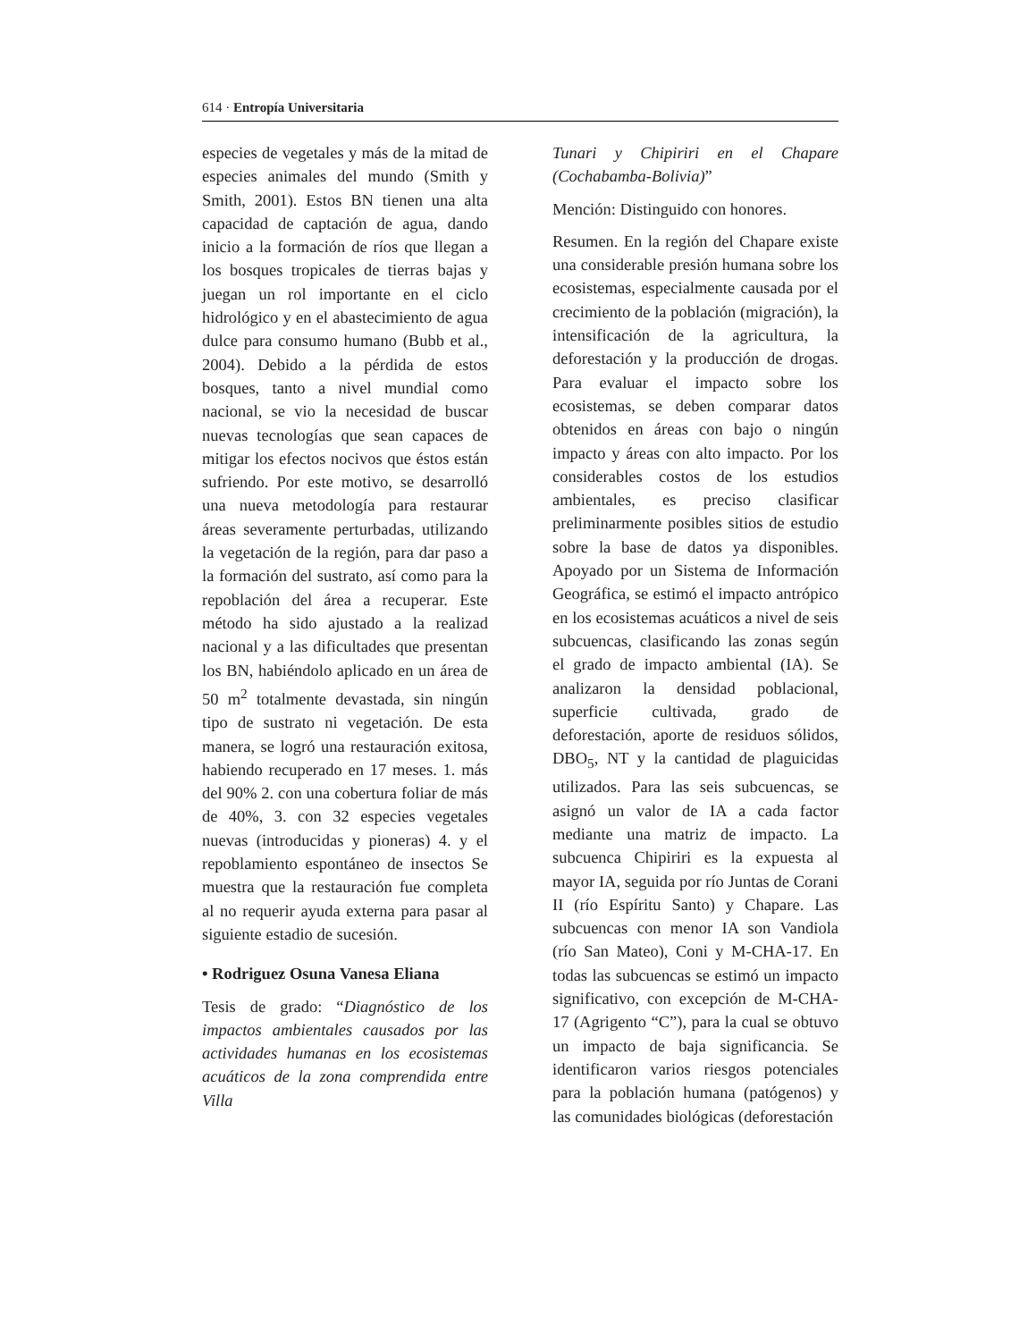614 · Entropía Universitaria
especies de vegetales y más de la mitad de especies animales del mundo (Smith y Smith, 2001). Estos BN tienen una alta capacidad de captación de agua, dando inicio a la formación de ríos que llegan a los bosques tropicales de tierras bajas y juegan un rol importante en el ciclo hidrológico y en el abastecimiento de agua dulce para consumo humano (Bubb et al., 2004). Debido a la pérdida de estos bosques, tanto a nivel mundial como nacional, se vio la necesidad de buscar nuevas tecnologías que sean capaces de mitigar los efectos nocivos que éstos están sufriendo. Por este motivo, se desarrolló una nueva metodología para restaurar áreas severamente perturbadas, utilizando la vegetación de la región, para dar paso a la formación del sustrato, así como para la repoblación del área a recuperar. Este método ha sido ajustado a la realizad nacional y a las dificultades que presentan los BN, habiéndolo aplicado en un área de 50 m<sup>2</sup> totalmente devastada, sin ningún tipo de sustrato ni vegetación. De esta manera, se logró una restauración exitosa, habiendo recuperado en 17 meses. 1. más del 90% 2. con una cobertura foliar de más de 40%, 3. con 32 especies vegetales nuevas (introducidas y pioneras) 4. y el repoblamiento espontáneo de insectos Se muestra que la restauración fue completa al no requerir ayuda externa para pasar al siguiente estadio de sucesión.
• Rodriguez Osuna Vanesa Eliana
Tesis de grado: “Diagnóstico de los impactos ambientales causados por las actividades humanas en los ecosistemas acuáticos de la zona comprendida entre Villa
Tunari y Chipiriri en el Chapare (Cochabamba-Bolivia)”
Mención: Distinguido con honores.
Resumen. En la región del Chapare existe una considerable presión humana sobre los ecosistemas, especialmente causada por el crecimiento de la población (migración), la intensificación de la agricultura, la deforestación y la producción de drogas. Para evaluar el impacto sobre los ecosistemas, se deben comparar datos obtenidos en áreas con bajo o ningún impacto y áreas con alto impacto. Por los considerables costos de los estudios ambientales, es preciso clasificar preliminarmente posibles sitios de estudio sobre la base de datos ya disponibles. Apoyado por un Sistema de Información Geográfica, se estimó el impacto antrópico en los ecosistemas acuáticos a nivel de seis subcuencas, clasificando las zonas según el grado de impacto ambiental (IA). Se analizaron la densidad poblacional, superficie cultivada, grado de deforestación, aporte de residuos sólidos, DBO<sub>5</sub>, NT y la cantidad de plaguicidas utilizados. Para las seis subcuencas, se asignó un valor de IA a cada factor mediante una matriz de impacto. La subcuenca Chipiriri es la expuesta al mayor IA, seguida por río Juntas de Corani II (río Espíritu Santo) y Chapare. Las subcuencas con menor IA son Vandiola (río San Mateo), Coni y M-CHA-17. En todas las subcuencas se estimó un impacto significativo, con excepción de M-CHA-17 (Agrigento “C”), para la cual se obtuvo un impacto de baja significancia. Se identificaron varios riesgos potenciales para la población humana (patógenos) y las comunidades biológicas (deforestación